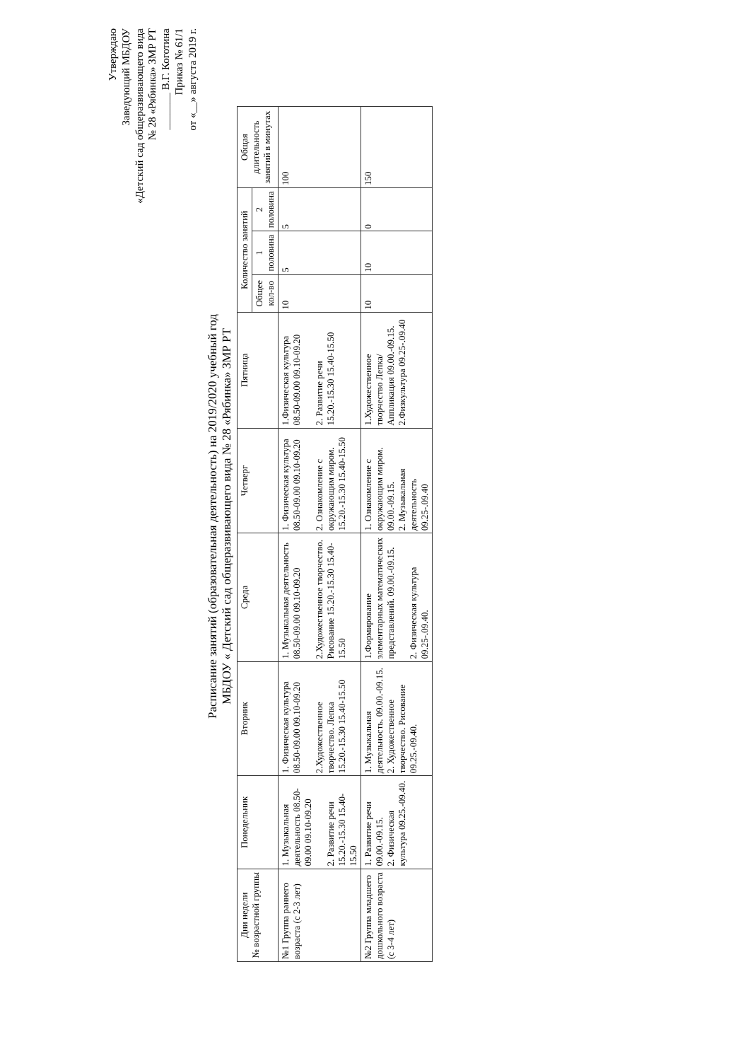Утверждаю
Заведующий МБДОУ
«Детский сад общеразвивающего вида
№ 28 «Рябинка» ЗМР РТ
_______ В.Г. Коготина
Приказ № 61/1
от «__» августа 2019 г.
Расписание занятий (образовательная деятельность) на 2019/2020 учебный год
МБДОУ « Детский сад общеразвивающего вида № 28 «Рябинка» ЗМР РТ
| Дни недели № возрастной группы | Понедельник | Вторник | Среда | Четверг | Пятница | Количество занятий | | | Общая длительность занятий в минутах |
| --- | --- | --- | --- | --- | --- | --- | --- | --- | --- |
| | | | | | | Общее кол-во | 1 половина | 2 половина | |
| №1 Группа раннего возраста (с 2-3 лет) | 1. Музыкальная деятельность 08.50-09.00 09.10-09.20 2. Развитие речи 15.20.-15.30 15.40-15.50 | 1. Физическая культура 08.50-09.00 09.10-09.20 2.Художественное творчество. Лепка 15.20.-15.30 15.40-15.50 | 1. Музыкальная деятельность 08.50-09.00 09.10-09.20 2.Художественное творчество. Рисование 15.20.-15.30 15.40-15.50 | 1. Физическая культура 08.50-09.00 09.10-09.20 2. Ознакомление с окружающим миром. 15.20.-15.30 15.40-15.50 | 1.Физическая культура 08.50-09.00 09.10-09.20 2. Развитие речи 15.20.-15.30 15.40-15.50 | 10 | 5 | 5 | 100 |
| №2 Группа младшего дошкольного возраста (с 3-4 лет) | 1. Развитие речи 09.00.-09.15. 2. Физическая культура 09.25.-09.40. | 1. Музыкальная деятельность. 09.00.-09.15. 2. Художественное творчество. Рисование 09.25.-09.40. | 1.Формирование элементарных математических представлений. 09.00.-09.15. 2. Физическая культура 09.25-.09.40. | 1. Ознакомление с окружающим миром. 09.00.-09.15. 2. Музыкальная деятельность 09.25-.09.40 | 1.Художественное творчество Лепка/ Аппликация 09.00.-09.15. 2.Физкультура 09.25-.09.40 | 10 | 10 | 0 | 150 |